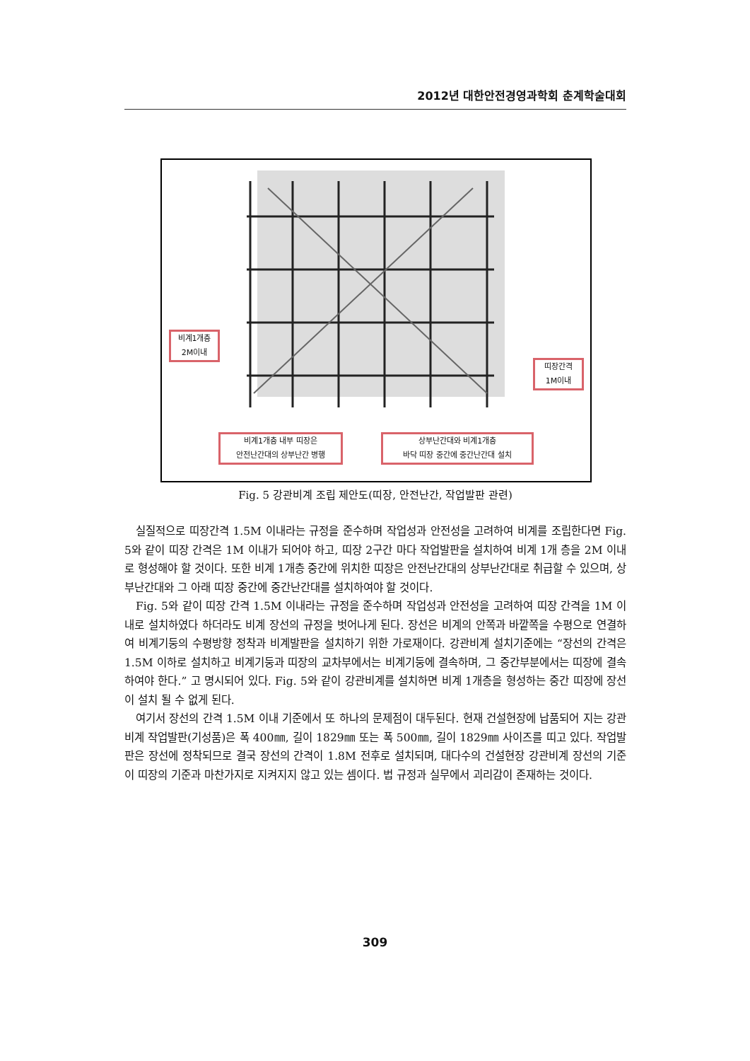2012년 대한안전경영과학회 춘계학술대회
비계1개층
2M이내
띠장간격
1M이내
비계1개층 내부 띠장은
안전난간대의 상부난간 병행
상부난간대와 비계1개층
바닥 띠장 중간에 중간난간대 설치
Fig. 5 강관비계 조립 제안도(띠장, 안전난간, 작업발판 관련)
실질적으로 띠장간격 1.5M 이내라는 규정을 준수하며 작업성과 안전성을 고려하여 비계를 조립한다면 Fig. 5와 같이 띠장 간격은 1M 이내가 되어야 하고, 띠장 2구간 마다 작업발판을 설치하여 비계 1개 층을 2M 이내로 형성해야 할 것이다. 또한 비계 1개층 중간에 위치한 띠장은 안전난간대의 상부난간대로 취급할 수 있으며, 상부난간대와 그 아래 띠장 중간에 중간난간대를 설치하여야 할 것이다.
Fig. 5와 같이 띠장 간격 1.5M 이내라는 규정을 준수하며 작업성과 안전성을 고려하여 띠장 간격을 1M 이내로 설치하였다 하더라도 비계 장선의 규정을 벗어나게 된다. 장선은 비계의 안쪽과 바깥쪽을 수평으로 연결하여 비계기둥의 수평방향 정착과 비계발판을 설치하기 위한 가로재이다. 강관비계 설치기준에는 “장선의 간격은 1.5M 이하로 설치하고 비계기둥과 띠장의 교차부에서는 비계기둥에 결속하며, 그 중간부분에서는 띠장에 결속하여야 한다.” 고 명시되어 있다. Fig. 5와 같이 강관비계를 설치하면 비계 1개층을 형성하는 중간 띠장에 장선이 설치 될 수 없게 된다.
여기서 장선의 간격 1.5M 이내 기준에서 또 하나의 문제점이 대두된다. 현재 건설현장에 납품되어 지는 강관비계 작업발판(기성품)은 폭 400㎜, 길이 1829㎜ 또는 폭 500㎜, 길이 1829㎜ 사이즈를 띠고 있다. 작업발판은 장선에 정착되므로 결국 장선의 간격이 1.8M 전후로 설치되며, 대다수의 건설현장 강관비계 장선의 기준이 띠장의 기준과 마찬가지로 지켜지지 않고 있는 셈이다. 법 규정과 실무에서 괴리감이 존재하는 것이다.
309